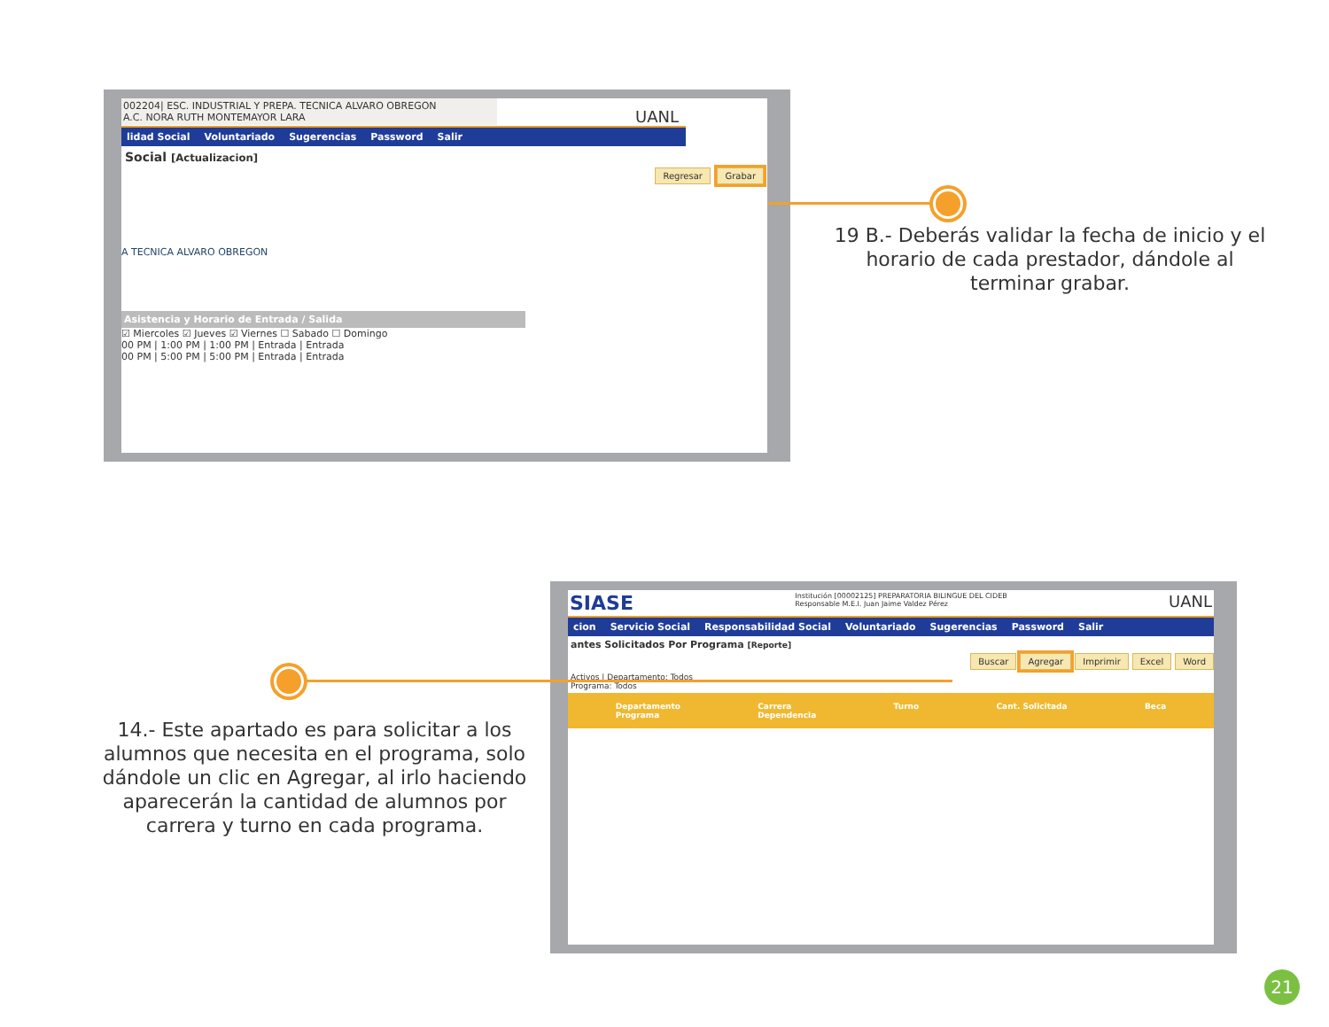002204| ESC. INDUSTRIAL Y PREPA. TECNICA ALVARO OBREGON
A.C. NORA RUTH MONTEMAYOR LARA
UANL
lidad Social Voluntariado Sugerencias Password Salir
Social [Actualizacion]
Regresar Grabar
A TECNICA ALVARO OBREGON
Asistencia y Horario de Entrada / Salida
☑ Miercoles ☑ Jueves ☑ Viernes ☐ Sabado ☐ Domingo
00 PM | 1:00 PM | 1:00 PM | Entrada | Entrada
00 PM | 5:00 PM | 5:00 PM | Entrada | Entrada
19 B.- Deberás validar la fecha de inicio y el horario de cada prestador, dándole al terminar grabar.
SIASE Institución [00002125] PREPARATORIA BILINGUE DEL CIDEB
Responsable M.E.I. Juan Jaime Valdez Pérez UANL
cion Servicio Social Responsabilidad Social Voluntariado Sugerencias Password Salir
antes Solicitados Por Programa [Reporte]
Buscar Agregar Imprimir Excel Word
Activos | Departamento: Todos
Programa: Todos
Departamento
Programa Carrera
Dependencia Turno Cant. Solicitada Beca
14.- Este apartado es para solicitar a los alumnos que necesita en el programa, solo dándole un clic en Agregar, al irlo haciendo aparecerán la cantidad de alumnos por carrera y turno en cada programa.
21